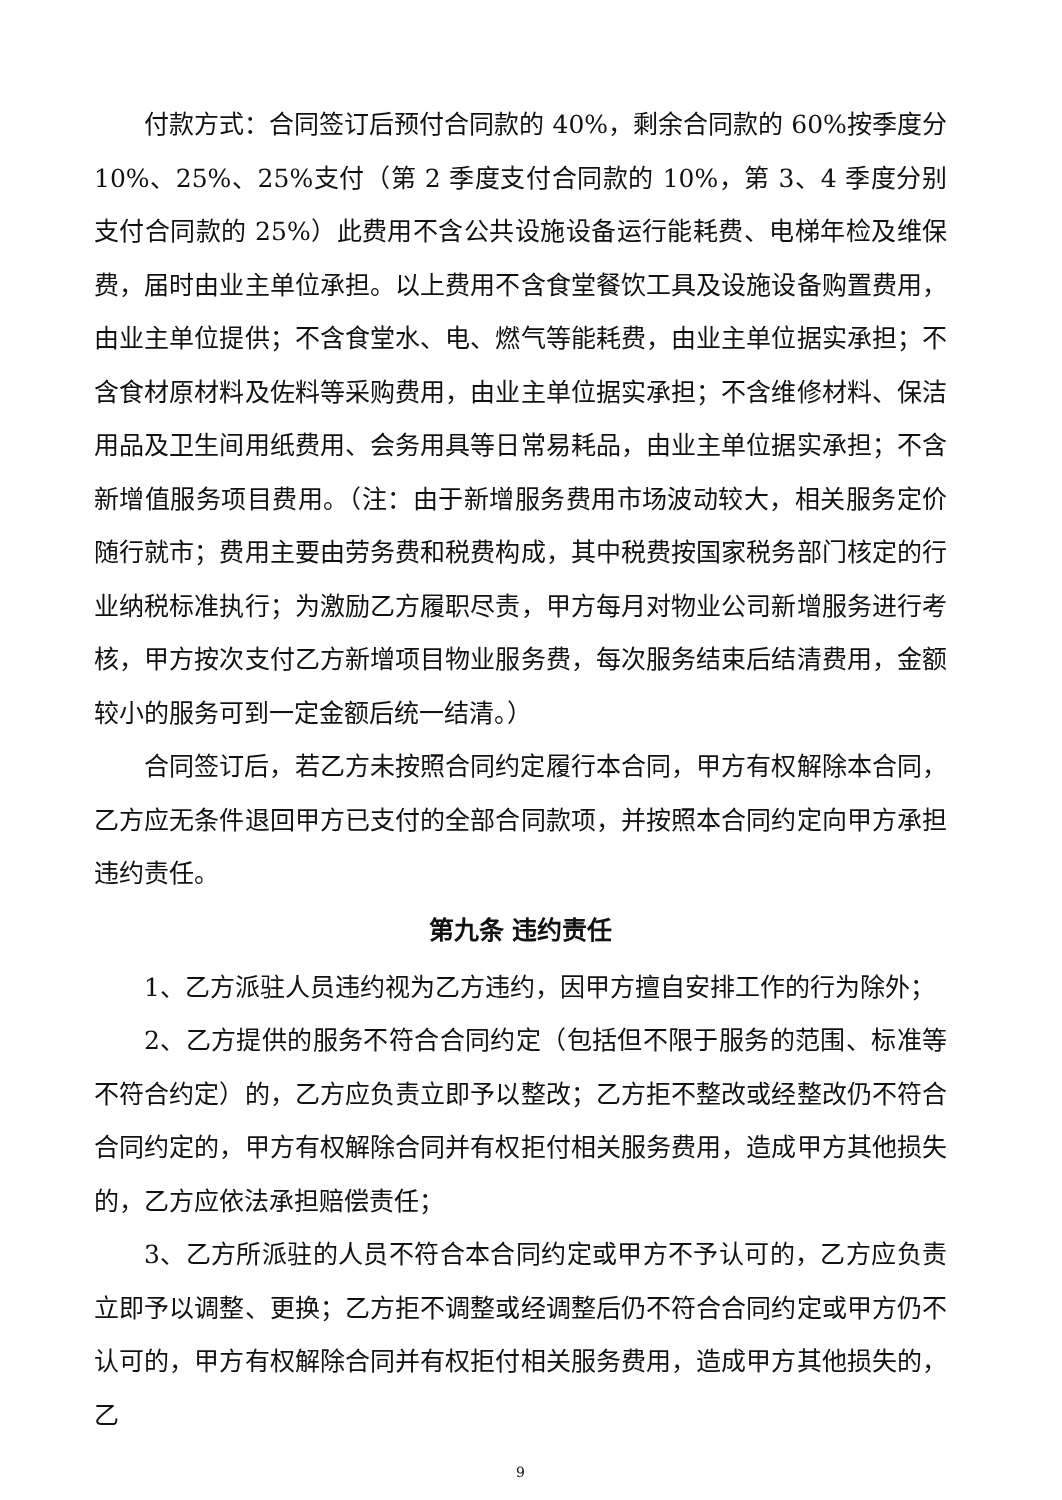付款方式：合同签订后预付合同款的 40%，剩余合同款的 60%按季度分 10%、25%、25%支付（第 2 季度支付合同款的 10%，第 3、4 季度分别支付合同款的 25%）此费用不含公共设施设备运行能耗费、电梯年检及维保费，届时由业主单位承担。以上费用不含食堂餐饮工具及设施设备购置费用，由业主单位提供；不含食堂水、电、燃气等能耗费，由业主单位据实承担；不含食材原材料及佐料等采购费用，由业主单位据实承担；不含维修材料、保洁用品及卫生间用纸费用、会务用具等日常易耗品，由业主单位据实承担；不含新增值服务项目费用。（注：由于新增服务费用市场波动较大，相关服务定价随行就市；费用主要由劳务费和税费构成，其中税费按国家税务部门核定的行业纳税标准执行；为激励乙方履职尽责，甲方每月对物业公司新增服务进行考核，甲方按次支付乙方新增项目物业服务费，每次服务结束后结清费用，金额较小的服务可到一定金额后统一结清。）
合同签订后，若乙方未按照合同约定履行本合同，甲方有权解除本合同，乙方应无条件退回甲方已支付的全部合同款项，并按照本合同约定向甲方承担违约责任。
第九条 违约责任
1、乙方派驻人员违约视为乙方违约，因甲方擅自安排工作的行为除外；
2、乙方提供的服务不符合合同约定（包括但不限于服务的范围、标准等不符合约定）的，乙方应负责立即予以整改；乙方拒不整改或经整改仍不符合合同约定的，甲方有权解除合同并有权拒付相关服务费用，造成甲方其他损失的，乙方应依法承担赔偿责任；
3、乙方所派驻的人员不符合本合同约定或甲方不予认可的，乙方应负责立即予以调整、更换；乙方拒不调整或经调整后仍不符合合同约定或甲方仍不认可的，甲方有权解除合同并有权拒付相关服务费用，造成甲方其他损失的，乙
9